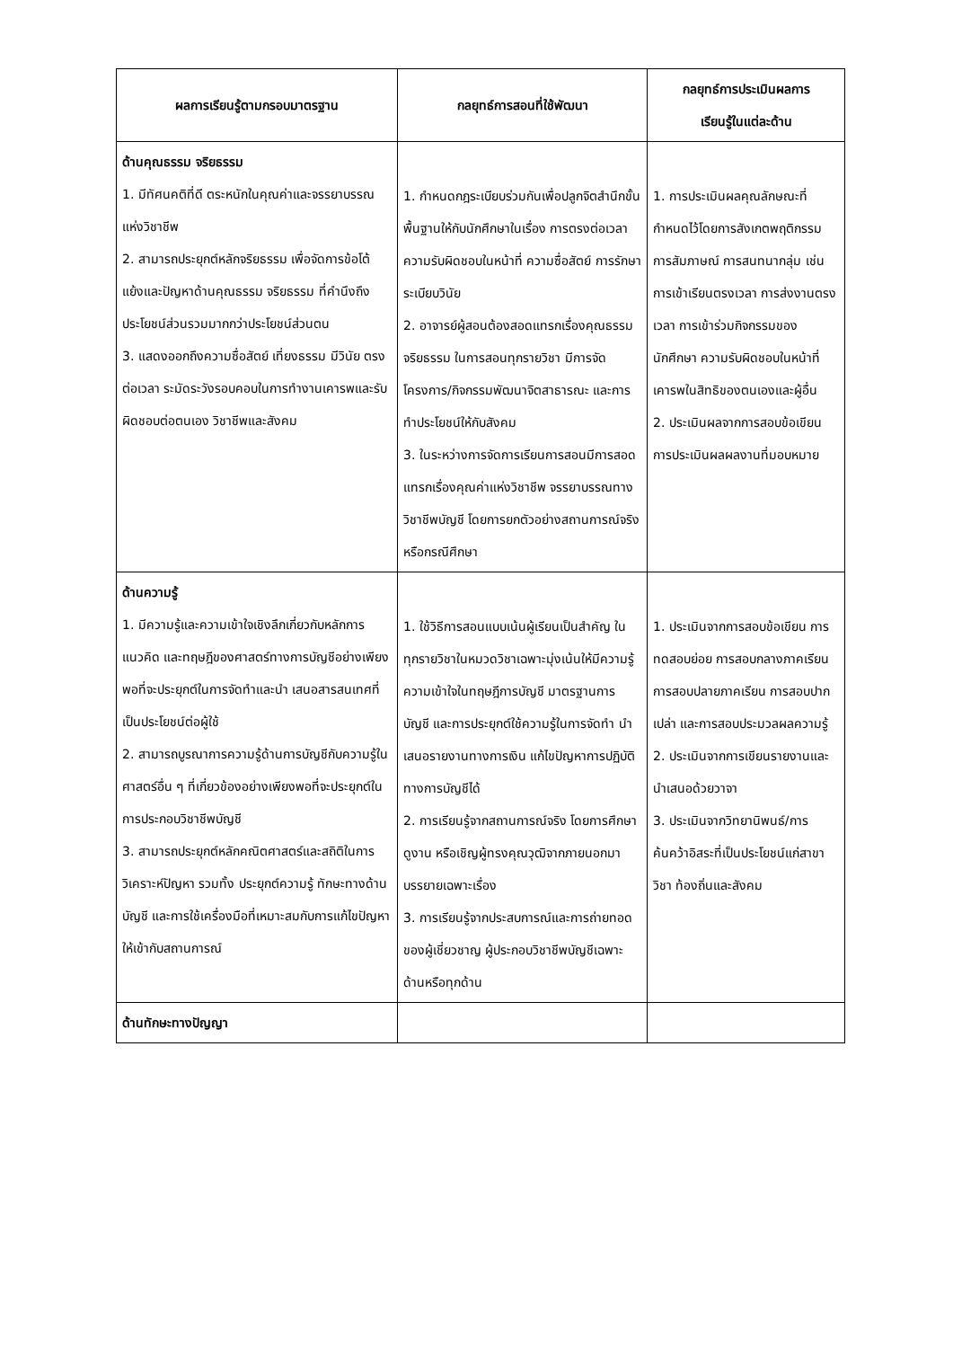| ผลการเรียนรู้ตามกรอบมาตรฐาน | กลยุทธ์การสอนที่ใช้พัฒนา | กลยุทธ์การประเมินผลการ เรียนรู้ในแต่ละด้าน |
| --- | --- | --- |
| ด้านคุณธรรม จริยธรรม 1. มีทัศนคติที่ดี ตระหนักในคุณค่าและจรรยาบรรณแห่งวิชาชีพ 2. สามารถประยุกต์หลักจริยธรรม เพื่อจัดการข้อโต้แย้งและปัญหาด้านคุณธรรม จริยธรรม ที่คำนึงถึงประโยชน์ส่วนรวมมากกว่าประโยชน์ส่วนตน 3. แสดงออกถึงความซื่อสัตย์ เที่ยงธรรม มีวินัย ตรงต่อเวลา ระมัดระวังรอบคอบในการทำงานเคารพและรับผิดชอบต่อตนเอง วิชาชีพและสังคม | 1. กำหนดกฎระเบียบร่วมกันเพื่อปลูกจิตสำนึกขั้นพื้นฐานให้กับนักศึกษาในเรื่อง การตรงต่อเวลาความรับผิดชอบในหน้าที่ ความซื่อสัตย์ การรักษาระเบียบวินัย 2. อาจารย์ผู้สอนต้องสอดแทรกเรื่องคุณธรรม จริยธรรม ในการสอนทุกรายวิชา มีการจัดโครงการ/กิจกรรมพัฒนาจิตสาธารณะ และการทำประโยชน์ให้กับสังคม 3. ในระหว่างการจัดการเรียนการสอนมีการสอดแทรกเรื่องคุณค่าแห่งวิชาชีพ จรรยาบรรณทางวิชาชีพบัญชี โดยการยกตัวอย่างสถานการณ์จริง หรือกรณีศึกษา | 1. การประเมินผลคุณลักษณะที่กำหนดไว้โดยการสังเกตพฤติกรรม การสัมภาษณ์ การสนทนากลุ่ม เช่น การเข้าเรียนตรงเวลา การส่งงานตรงเวลา การเข้าร่วมกิจกรรมของนักศึกษา ความรับผิดชอบในหน้าที่ เคารพในสิทธิของตนเองและผู้อื่น 2. ประเมินผลจากการสอบข้อเขียน การประเมินผลผลงานที่มอบหมาย |
| ด้านความรู้ 1. มีความรู้และความเข้าใจเชิงลึกเกี่ยวกับหลักการ แนวคิด และทฤษฎีของศาสตร์ทางการบัญชีอย่างเพียงพอที่จะประยุกต์ในการจัดทำและนำ เสนอสารสนเทศที่เป็นประโยชน์ต่อผู้ใช้ 2. สามารถบูรณาการความรู้ด้านการบัญชีกับความรู้ในศาสตร์อื่น ๆ ที่เกี่ยวข้องอย่างเพียงพอที่จะประยุกต์ในการประกอบวิชาชีพบัญชี 3. สามารถประยุกต์หลักคณิตศาสตร์และสถิติในการวิเคราะห์ปัญหา รวมทั้ง ประยุกต์ความรู้ ทักษะทางด้านบัญชี และการใช้เครื่องมือที่เหมาะสมกับการแก้ไขปัญหาให้เข้ากับสถานการณ์ | 1. ใช้วิธีการสอนแบบเน้นผู้เรียนเป็นสำคัญ ในทุกรายวิชาในหมวดวิชาเฉพาะมุ่งเน้นให้มีความรู้ความเข้าใจในทฤษฎีการบัญชี มาตรฐานการบัญชี และการประยุกต์ใช้ความรู้ในการจัดทำ นำเสนอรายงานทางการเงิน แก้ไขปัญหาการปฏิบัติทางการบัญชีได้ 2. การเรียนรู้จากสถานการณ์จริง โดยการศึกษาดูงาน หรือเชิญผู้ทรงคุณวุฒิจากภายนอกมาบรรยายเฉพาะเรื่อง 3. การเรียนรู้จากประสบการณ์และการถ่ายทอดของผู้เชี่ยวชาญ ผู้ประกอบวิชาชีพบัญชีเฉพาะด้านหรือทุกด้าน | 1. ประเมินจากการสอบข้อเขียน การทดสอบย่อย การสอบกลางภาคเรียน การสอบปลายภาคเรียน การสอบปากเปล่า และการสอบประมวลผลความรู้ 2. ประเมินจากการเขียนรายงานและนำเสนอด้วยวาจา 3. ประเมินจากวิทยานิพนธ์/การค้นคว้าอิสระที่เป็นประโยชน์แก่สาขาวิชา ท้องถิ่นและสังคม |
| ด้านทักษะทางปัญญา | | |